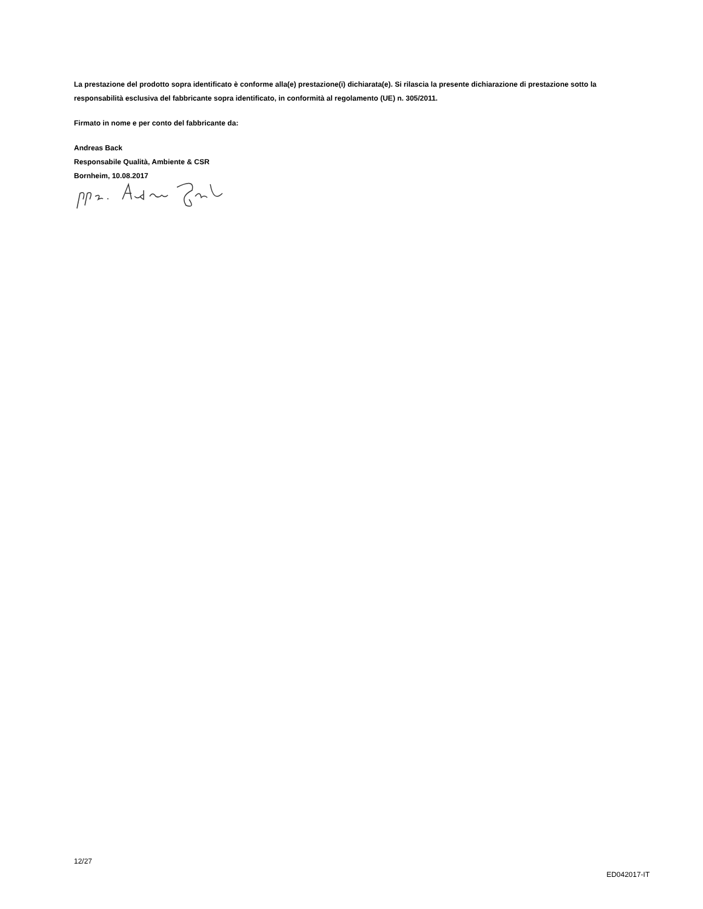La prestazione del prodotto sopra identificato è conforme alla(e) prestazione(i) dichiarata(e). Si rilascia la presente dichiarazione di prestazione sotto la responsabilità esclusiva del fabbricante sopra identificato, in conformità al regolamento (UE) n. 305/2011.
Firmato in nome e per conto del fabbricante da:
Andreas Back
Responsabile Qualità, Ambiente & CSR
Bornheim, 10.08.2017
12/27
ED042017-IT